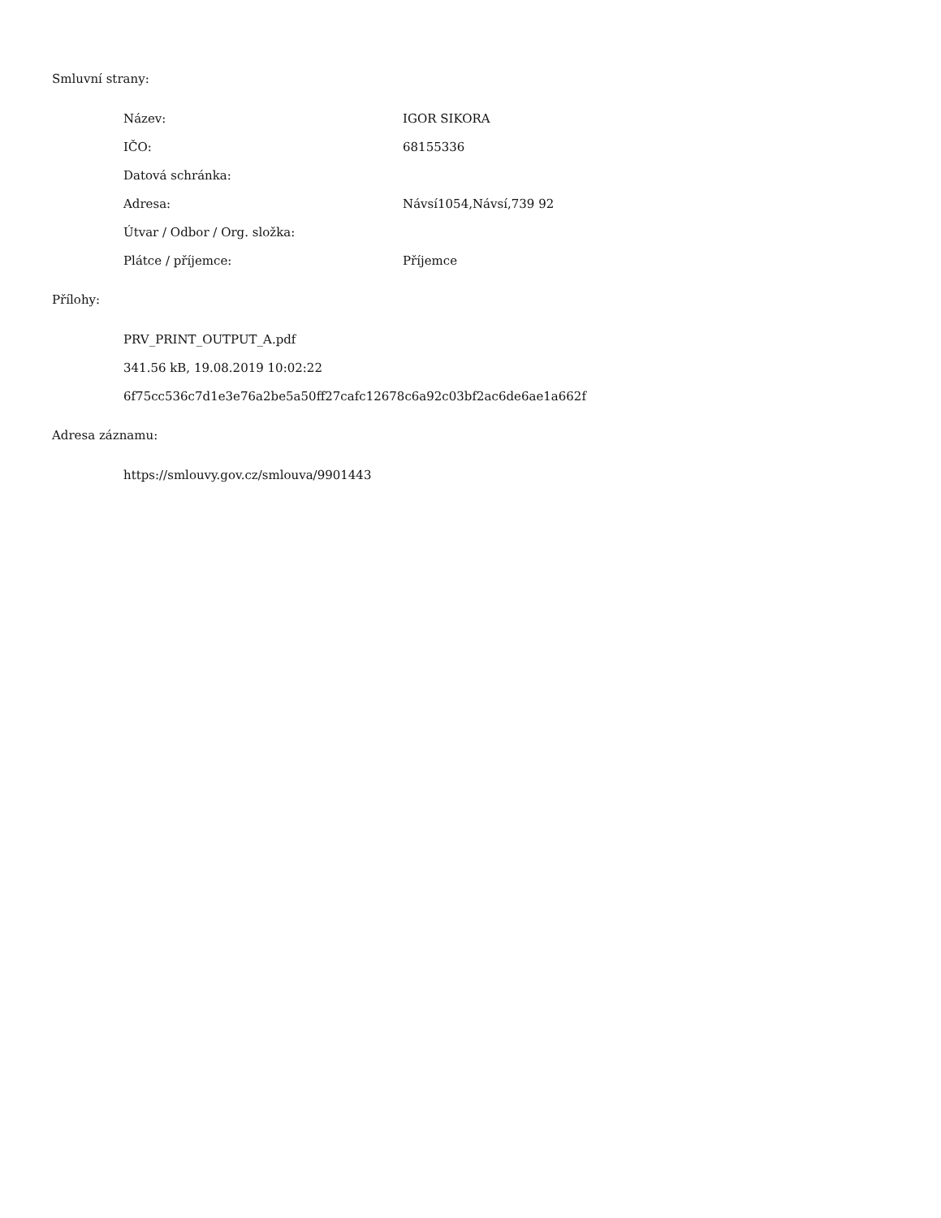Smluvní strany:
| Název: | IGOR SIKORA |
| IČO: | 68155336 |
| Datová schránka: | |
| Adresa: | Návsí1054,Návsí,739 92 |
| Útvar / Odbor / Org. složka: | |
| Plátce / příjemce: | Příjemce |
Přílohy:
| PRV_PRINT_OUTPUT_A.pdf |
| 341.56 kB, 19.08.2019 10:02:22 |
| 6f75cc536c7d1e3e76a2be5a50ff27cafc12678c6a92c03bf2ac6de6ae1a662f |
Adresa záznamu:
| https://smlouvy.gov.cz/smlouva/9901443 |